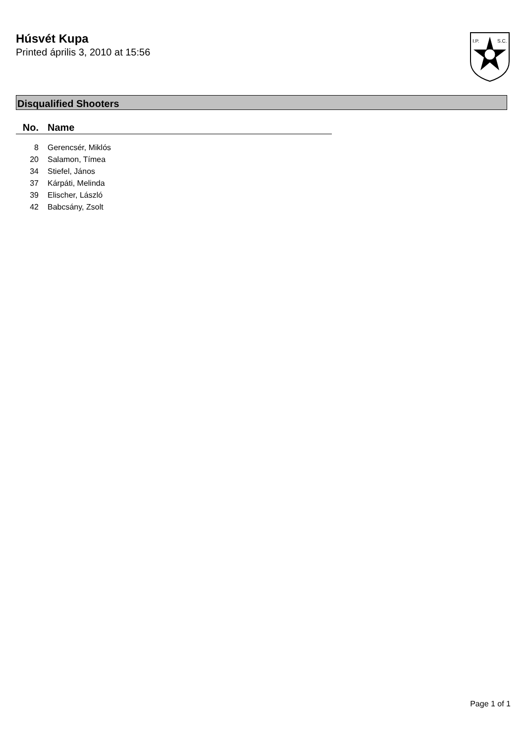Húsvét Kupa
Printed április 3, 2010 at 15:56
I.P.
S.C.
Disqualified Shooters
| No. | Name |
| --- | --- |
| 8 | Gerencsér, Miklós |
| 20 | Salamon, Tímea |
| 34 | Stiefel, János |
| 37 | Kárpáti, Melinda |
| 39 | Elischer, László |
| 42 | Babcsány, Zsolt |
Page 1 of 1